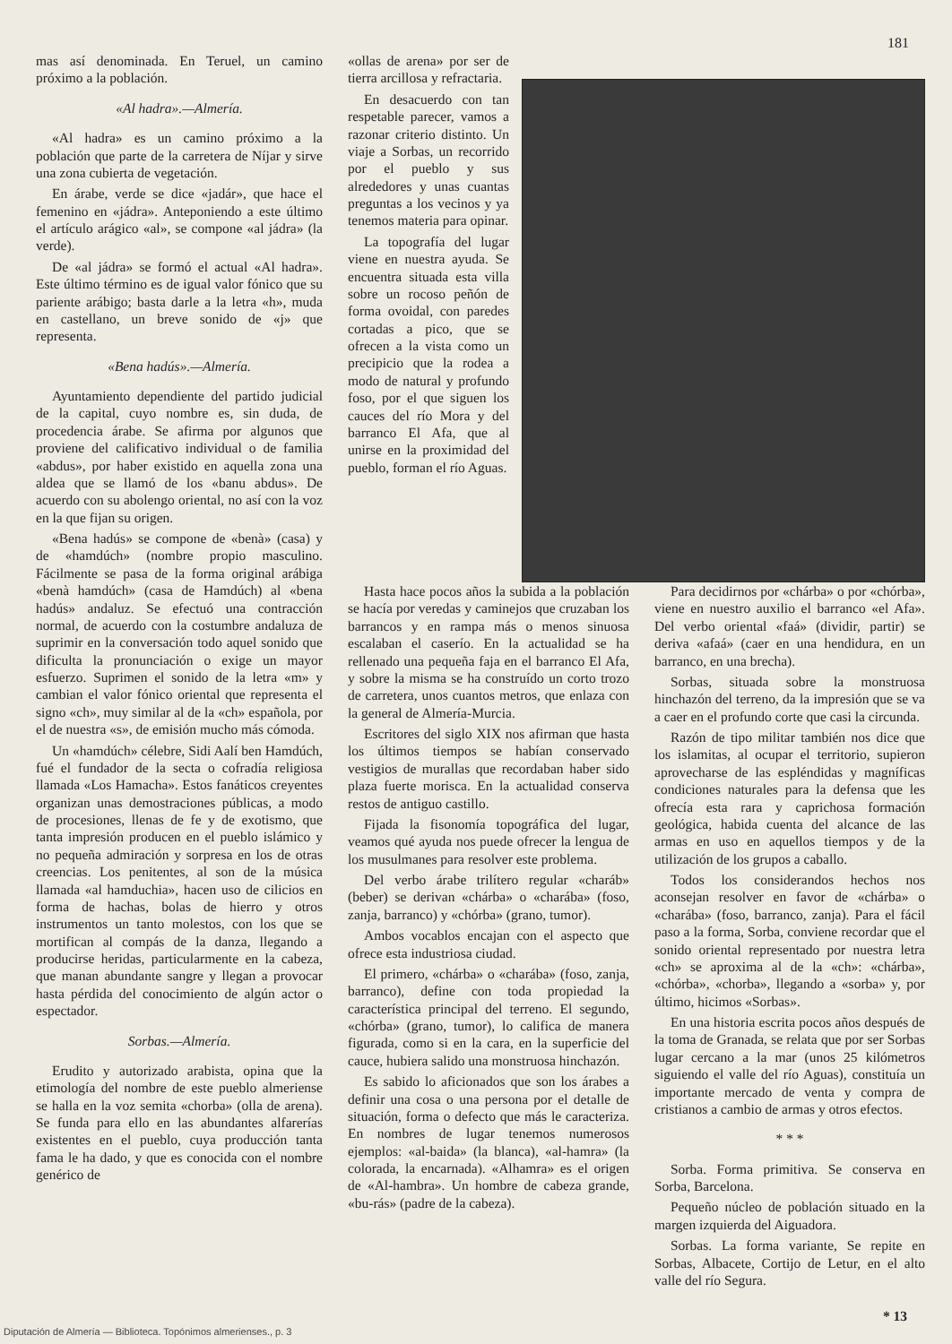181
mas así denominada. En Teruel, un camino próximo a la población.
«Al hadra».—Almería.
«Al hadra» es un camino próximo a la población que parte de la carretera de Níjar y sirve una zona cubierta de vegetación.
En árabe, verde se dice «jadár», que hace el femenino en «jádra». Anteponiendo a este último el artículo arágico «al», se compone «al jádra» (la verde).
De «al jádra» se formó el actual «Al hadra». Este último término es de igual valor fónico que su pariente arábigo; basta darle a la letra «h», muda en castellano, un breve sonido de «j» que representa.
«Bena hadús».—Almería.
Ayuntamiento dependiente del partido judicial de la capital, cuyo nombre es, sin duda, de procedencia árabe. Se afirma por algunos que proviene del calificativo individual o de familia «abdus», por haber existido en aquella zona una aldea que se llamó de los «banu abdus». De acuerdo con su abolengo oriental, no así con la voz en la que fijan su origen.
«Bena hadús» se compone de «benà» (casa) y de «hamdúch» (nombre propio masculino. Fácilmente se pasa de la forma original arábiga «benà hamdúch» (casa de Hamdúch) al «bena hadús» andaluz. Se efectuó una contracción normal, de acuerdo con la costumbre andaluza de suprimir en la conversación todo aquel sonido que dificulta la pronunciación o exige un mayor esfuerzo. Suprimen el sonido de la letra «m» y cambian el valor fónico oriental que representa el signo «ch», muy similar al de la «ch» española, por el de nuestra «s», de emisión mucho más cómoda.
Un «hamdúch» célebre, Sidi Aalí ben Hamdúch, fué el fundador de la secta o cofradía religiosa llamada «Los Hamacha». Estos fanáticos creyentes organizan unas demostraciones públicas, a modo de procesiones, llenas de fe y de exotismo, que tanta impresión producen en el pueblo islámico y no pequeña admiración y sorpresa en los de otras creencias. Los penitentes, al son de la música llamada «al hamduchia», hacen uso de cilicios en forma de hachas, bolas de hierro y otros instrumentos un tanto molestos, con los que se mortifican al compás de la danza, llegando a producirse heridas, particularmente en la cabeza, que manan abundante sangre y llegan a provocar hasta pérdida del conocimiento de algún actor o espectador.
Sorbas.—Almería.
Erudito y autorizado arabista, opina que la etimología del nombre de este pueblo almeriense se halla en la voz semita «chorba» (olla de arena). Se funda para ello en las abundantes alfarerías existentes en el pueblo, cuya producción tanta fama le ha dado, y que es conocida con el nombre genérico de
«ollas de arena» por ser de tierra arcillosa y refractaria.
En desacuerdo con tan respetable parecer, vamos a razonar criterio distinto. Un viaje a Sorbas, un recorrido por el pueblo y sus alrededores y unas cuantas preguntas a los vecinos y ya tenemos materia para opinar.
La topografía del lugar viene en nuestra ayuda. Se encuentra situada esta villa sobre un rocoso peñón de forma ovoidal, con paredes cortadas a pico, que se ofrecen a la vista como un precipicio que la rodea a modo de natural y profundo foso, por el que siguen los cauces del río Mora y del barranco El Afa, que al unirse en la proximidad del pueblo, forman el río Aguas.
Hasta hace pocos años la subida a la población se hacía por veredas y caminejos que cruzaban los barrancos y en rampa más o menos sinuosa escalaban el caserío. En la actualidad se ha rellenado una pequeña faja en el barranco El Afa, y sobre la misma se ha construído un corto trozo de carretera, unos cuantos metros, que enlaza con la general de Almería-Murcia.
Escritores del siglo XIX nos afirman que hasta los últimos tiempos se habían conservado vestigios de murallas que recordaban haber sido plaza fuerte morisca. En la actualidad conserva restos de antiguo castillo.
Fijada la fisonomía topográfica del lugar, veamos qué ayuda nos puede ofrecer la lengua de los musulmanes para resolver este problema.
Del verbo árabe trilítero regular «charáb» (beber) se derivan «chárba» o «charába» (foso, zanja, barranco) y «chórba» (grano, tumor).
Ambos vocablos encajan con el aspecto que ofrece esta industriosa ciudad.
El primero, «chárba» o «charába» (foso, zanja, barranco), define con toda propiedad la característica principal del terreno. El segundo, «chórba» (grano, tumor), lo califica de manera figurada, como si en la cara, en la superficie del cauce, hubiera salido una monstruosa hinchazón.
Es sabido lo aficionados que son los árabes a definir una cosa o una persona por el detalle de situación, forma o defecto que más le caracteriza. En nombres de lugar tenemos numerosos ejemplos: «al-baida» (la blanca), «al-hamra» (la colorada, la encarnada). «Alhamra» es el origen de «Al-hambra». Un hombre de cabeza grande, «bu-rás» (padre de la cabeza).
Para decidirnos por «chárba» o por «chórba», viene en nuestro auxilio el barranco «el Afa». Del verbo oriental «faá» (dividir, partir) se deriva «afaá» (caer en una hendidura, en un barranco, en una brecha).
Sorbas, situada sobre la monstruosa hinchazón del terreno, da la impresión que se va a caer en el profundo corte que casi la circunda.
Razón de tipo militar también nos dice que los islamitas, al ocupar el territorio, supieron aprovecharse de las espléndidas y magníficas condiciones naturales para la defensa que les ofrecía esta rara y caprichosa formación geológica, habida cuenta del alcance de las armas en uso en aquellos tiempos y de la utilización de los grupos a caballo.
Todos los considerandos hechos nos aconsejan resolver en favor de «chárba» o «charába» (foso, barranco, zanja). Para el fácil paso a la forma, Sorba, conviene recordar que el sonido oriental representado por nuestra letra «ch» se aproxima al de la «ch»: «chárba», «chórba», «chorba», llegando a «sorba» y, por último, hicimos «Sorbas».
En una historia escrita pocos años después de la toma de Granada, se relata que por ser Sorbas lugar cercano a la mar (unos 25 kilómetros siguiendo el valle del río Aguas), constituía un importante mercado de venta y compra de cristianos a cambio de armas y otros efectos.
* * *
Sorba. Forma primitiva. Se conserva en Sorba, Barcelona.
Pequeño núcleo de población situado en la margen izquierda del Aiguadora.
Sorbas. La forma variante, Se repite en Sorbas, Albacete, Cortijo de Letur, en el alto valle del río Segura.
* 13
Diputación de Almería — Biblioteca. Topónimos almerienses., p. 3